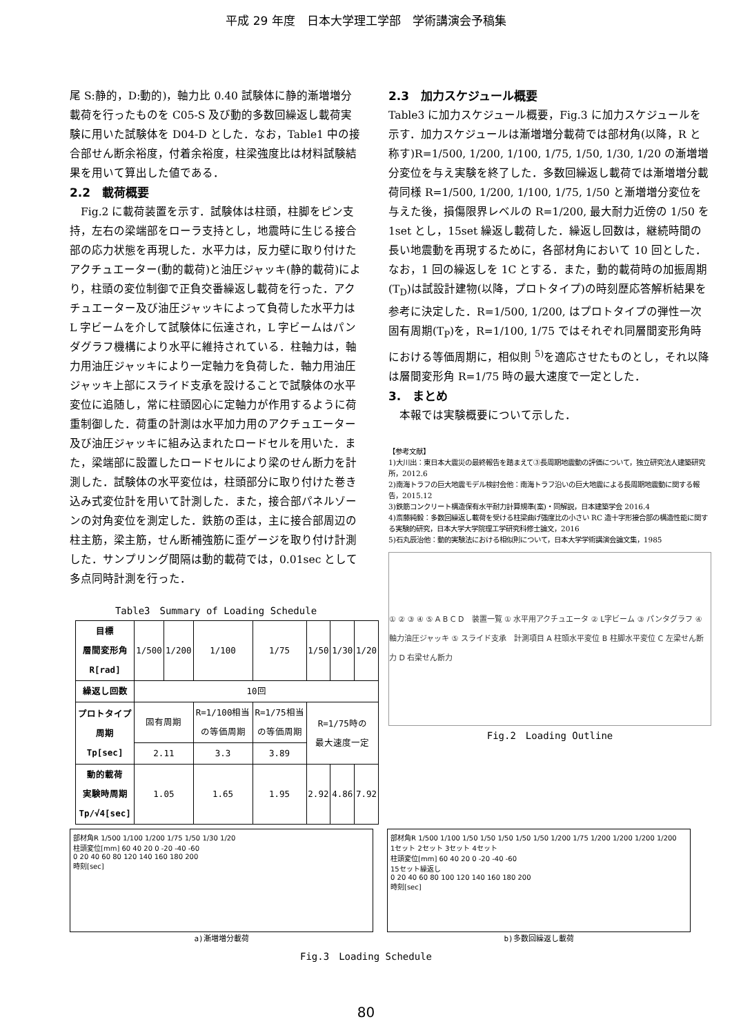平成 29 年度　日本大学理工学部　学術講演会予稿集
尾 S:静的，D:動的)，軸力比 0.40 試験体に静的漸増増分載荷を行ったものを C05-S 及び動的多数回繰返し載荷実験に用いた試験体を D04-D とした．なお，Table1 中の接合部せん断余裕度，付着余裕度，柱梁強度比は材料試験結果を用いて算出した値である．
2.2　載荷概要
　Fig.2 に載荷装置を示す．試験体は柱頭，柱脚をピン支持，左右の梁端部をローラ支持とし，地震時に生じる接合部の応力状態を再現した．水平力は，反力壁に取り付けたアクチュエーター(動的載荷)と油圧ジャッキ(静的載荷)により，柱頭の変位制御で正負交番繰返し載荷を行った．アクチュエーター及び油圧ジャッキによって負荷した水平力は L 字ビームを介して試験体に伝達され，L 字ビームはパンダグラフ機構により水平に維持されている．柱軸力は，軸力用油圧ジャッキにより一定軸力を負荷した．軸力用油圧ジャッキ上部にスライド支承を設けることで試験体の水平変位に追随し，常に柱頭図心に定軸力が作用するように荷重制御した．荷重の計測は水平加力用のアクチュエーター及び油圧ジャッキに組み込まれたロードセルを用いた．また，梁端部に設置したロードセルにより梁のせん断力を計測した．試験体の水平変位は，柱頭部分に取り付けた巻き込み式変位計を用いて計測した．また，接合部パネルゾーンの対角変位を測定した．鉄筋の歪は，主に接合部周辺の柱主筋，梁主筋，せん断補強筋に歪ゲージを取り付け計測した．サンプリング間隔は動的載荷では，0.01sec として多点同時計測を行った．
Table3　Summary of Loading Schedule
| 目標 層間変形角 R[rad] | 1/500 | 1/200 | 1/100 | 1/75 | 1/50 | 1/30 | 1/20 |
| 繰返し回数 | 10回 | | | | | | |
| プロトタイプ 周期 Tp[sec] | 固有周期 | | R=1/100相当 の等価周期 | R=1/75相当 の等価周期 | R=1/75時の 最大速度一定 | | |
| | 2.11 | | 3.3 | 3.89 | | | |
| 動的載荷 実験時周期 Tp/√4[sec] | 1.05 | | 1.65 | 1.95 | 2.92 | 4.86 | 7.92 |
2.3　加力スケジュール概要
Table3 に加力スケジュール概要，Fig.3 に加力スケジュールを示す．加力スケジュールは漸増増分載荷では部材角(以降，R と称す)R=1/500, 1/200, 1/100, 1/75, 1/50, 1/30, 1/20 の漸増増分変位を与え実験を終了した．多数回繰返し載荷では漸増増分載荷同様 R=1/500, 1/200, 1/100, 1/75, 1/50 と漸増増分変位を与えた後，損傷限界レベルの R=1/200, 最大耐力近傍の 1/50 を 1set とし，15set 繰返し載荷した．繰返し回数は，継続時間の長い地震動を再現するために，各部材角において 10 回とした．なお，1 回の繰返しを 1C とする．また，動的載荷時の加振周期(T<sub>D</sub>)は試設計建物(以降，プロトタイプ)の時刻歴応答解析結果を参考に決定した．R=1/500, 1/200, はプロトタイプの弾性一次固有周期(T<sub>P</sub>)を，R=1/100, 1/75 ではそれぞれ同層間変形角時における等価周期に，相似則 <sup>5)</sup>を適応させたものとし，それ以降は層間変形角 R=1/75 時の最大速度で一定とした．
3.　まとめ
　本報では実験概要について示した．
【参考文献】
1)大川出：東日本大震災の最終報告を踏まえて③長周期地震動の評価について，独立研究法人建築研究所，2012.6
2)南海トラフの巨大地震モデル検討会他：南海トラフ沿いの巨大地震による長周期地震動に関する報告，2015.12
3)鉄筋コンクリート構造保有水平耐力計算規準(案)・同解説，日本建築学会 2016.4
4)斎藤純毅：多数回繰返し載荷を受ける柱梁曲げ強度比の小さい RC 造十字形接合部の構造性能に関する実験的研究，日本大学大学院理工学研究科修士論文，2016
5)石丸辰治他：動的実験法における相似則について，日本大学学術講演会論文集，1985
① ② ③ ④ ⑤ A B C D　装置一覧 ① 水平用アクチュエータ ② L字ビーム ③ パンタグラフ ④ 軸力油圧ジャッキ ⑤ スライド支承　計測項目 A 柱頭水平変位 B 柱脚水平変位 C 左梁せん断力 D 右梁せん断力
Fig.2　Loading Outline
部材角R 1/500 1/100 1/200 1/75 1/50 1/30 1/20
柱頭変位[mm] 60 40 20 0 -20 -40 -60
0 20 40 60 80 120 140 160 180 200
時刻[sec]
a)漸増増分載荷
部材角R 1/500 1/100 1/50 1/50 1/50 1/50 1/50 1/200 1/75 1/200 1/200 1/200 1/200
1セット 2セット 3セット 4セット
柱頭変位[mm] 60 40 20 0 -20 -40 -60
15セット繰返し
0 20 40 60 80 100 120 140 160 180 200
時刻[sec]
b)多数回繰返し載荷
Fig.3　Loading Schedule
80